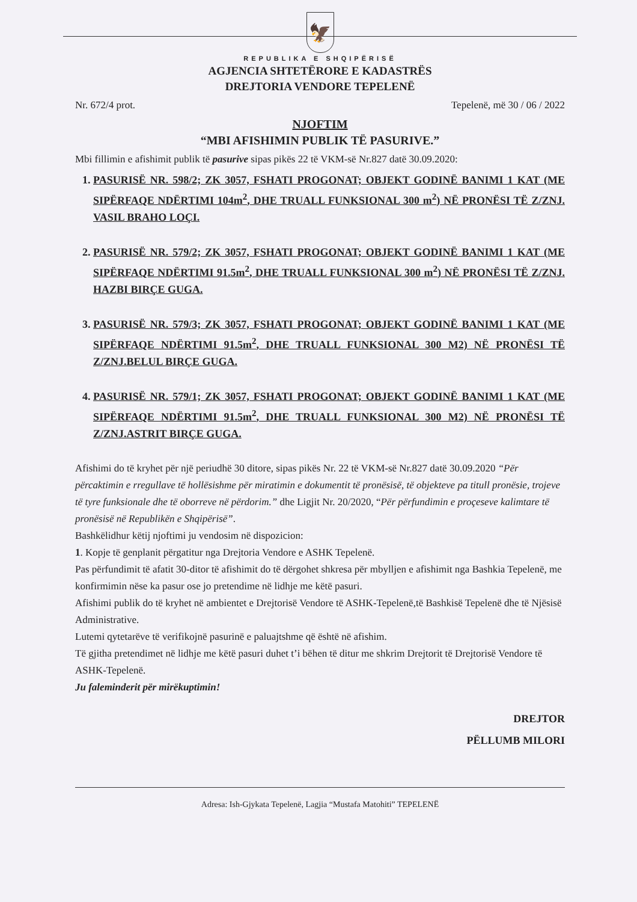🦅
REPUBLIKA E SHQIPËRISË
AGJENCIA SHTETËRORE E KADASTRËS
DREJTORIA VENDORE TEPELENË
Nr. 672/4 prot. Tepelenë, më 30 / 06 / 2022
NJOFTIM
“MBI AFISHIMIN PUBLIK TË PASURIVE.”
Mbi fillimin e afishimit publik të pasurive sipas pikës 22 të VKM-së Nr.827 datë 30.09.2020:
1. PASURISË NR. 598/2; ZK 3057, FSHATI PROGONAT; OBJEKT GODINË BANIMI 1 KAT (ME SIPËRFAQE NDËRTIMI 104m<sup>2</sup>, DHE TRUALL FUNKSIONAL 300 m<sup>2</sup>) NË PRONËSI TË Z/ZNJ. VASIL BRAHO LOÇI.
2. PASURISË NR. 579/2; ZK 3057, FSHATI PROGONAT; OBJEKT GODINË BANIMI 1 KAT (ME SIPËRFAQE NDËRTIMI 91.5m<sup>2</sup>, DHE TRUALL FUNKSIONAL 300 m<sup>2</sup>) NË PRONËSI TË Z/ZNJ. HAZBI BIRÇE GUGA.
3. PASURISË NR. 579/3; ZK 3057, FSHATI PROGONAT; OBJEKT GODINË BANIMI 1 KAT (ME SIPËRFAQE NDËRTIMI 91.5m<sup>2</sup>, DHE TRUALL FUNKSIONAL 300 M2) NË PRONËSI TË Z/ZNJ.BELUL BIRÇE GUGA.
4. PASURISË NR. 579/1; ZK 3057, FSHATI PROGONAT; OBJEKT GODINË BANIMI 1 KAT (ME SIPËRFAQE NDËRTIMI 91.5m<sup>2</sup>, DHE TRUALL FUNKSIONAL 300 M2) NË PRONËSI TË Z/ZNJ.ASTRIT BIRÇE GUGA.
Afishimi do të kryhet për një periudhë 30 ditore, sipas pikës Nr. 22 të VKM-së Nr.827 datë 30.09.2020 “Për përcaktimin e rregullave të hollësishme për miratimin e dokumentit të pronësisë, të objekteve pa titull pronësie, trojeve të tyre funksionale dhe të oborreve në përdorim.” dhe Ligjit Nr. 20/2020, “Për përfundimin e proçeseve kalimtare të pronësisë në Republikën e Shqipërisë”.
Bashkëlidhur këtij njoftimi ju vendosim në dispozicion:
1. Kopje të genplanit përgatitur nga Drejtoria Vendore e ASHK Tepelenë.
Pas përfundimit të afatit 30-ditor të afishimit do të dërgohet shkresa për mbylljen e afishimit nga Bashkia Tepelenë, me konfirmimin nëse ka pasur ose jo pretendime në lidhje me këtë pasuri.
Afishimi publik do të kryhet në ambientet e Drejtorisë Vendore të ASHK-Tepelenë,të Bashkisë Tepelenë dhe të Njësisë Administrative.
Lutemi qytetarëve të verifikojnë pasurinë e paluajtshme që është në afishim.
Të gjitha pretendimet në lidhje me këtë pasuri duhet t’i bëhen të ditur me shkrim Drejtorit të Drejtorisë Vendore të ASHK-Tepelenë.
Ju faleminderit për mirëkuptimin!
DREJTOR
PËLLUMB MILORI
Adresa: Ish-Gjykata Tepelenë, Lagjia “Mustafa Matohiti” TEPELENË